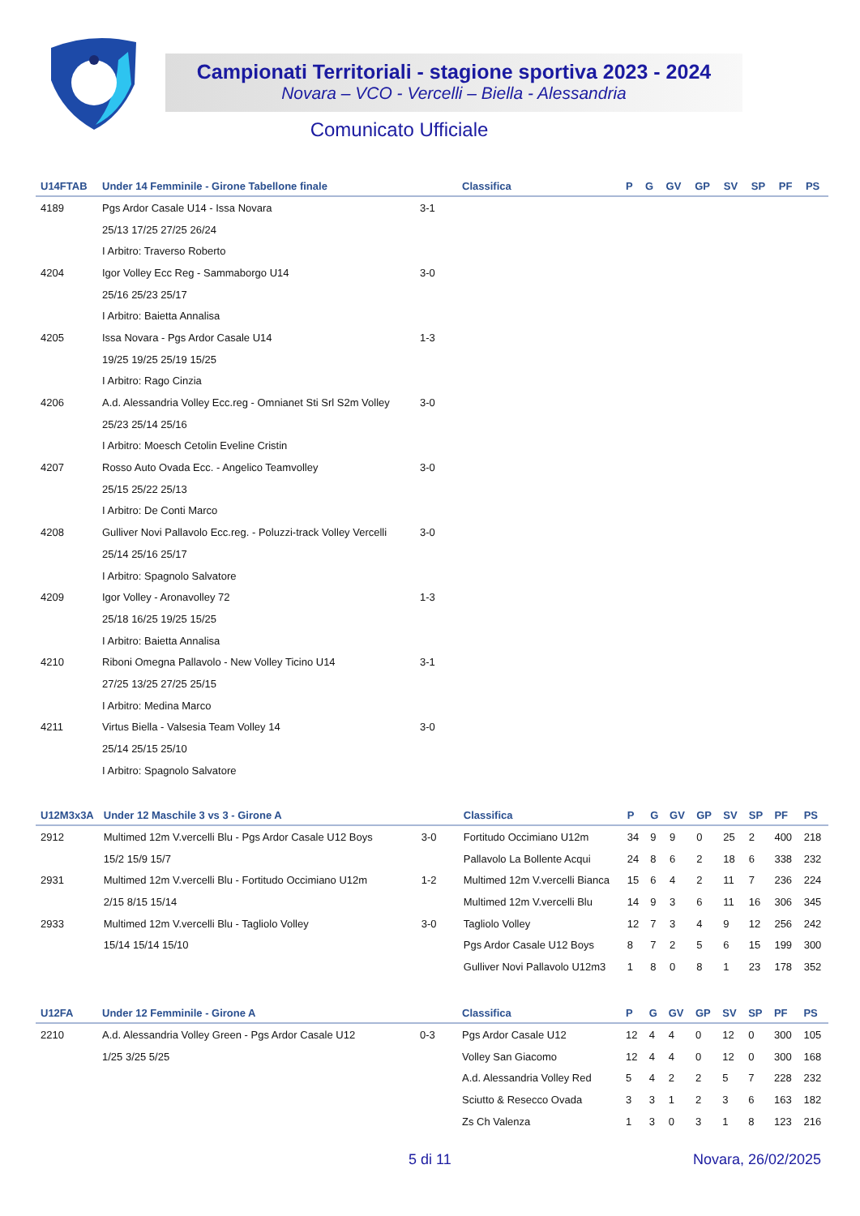Campionati Territoriali - stagione sportiva 2023 - 2024
Novara – VCO - Vercelli – Biella - Alessandria
Comunicato Ufficiale
| U14FTAB | Under 14 Femminile - Girone Tabellone finale | | Classifica | P | G | GV | GP | SV | SP | PF | PS |
| --- | --- | --- | --- | --- | --- | --- | --- | --- | --- | --- | --- |
| 4189 | Pgs Ardor Casale U14 - Issa Novara | 3-1 | | | | | | | | | |
| | 25/13 17/25 27/25 26/24 | | | | | | | | | | |
| | I Arbitro: Traverso Roberto | | | | | | | | | | |
| 4204 | Igor Volley Ecc Reg - Sammaborgo U14 | 3-0 | | | | | | | | | |
| | 25/16 25/23 25/17 | | | | | | | | | | |
| | I Arbitro: Baietta Annalisa | | | | | | | | | | |
| 4205 | Issa Novara - Pgs Ardor Casale U14 | 1-3 | | | | | | | | | |
| | 19/25 19/25 25/19 15/25 | | | | | | | | | | |
| | I Arbitro: Rago Cinzia | | | | | | | | | | |
| 4206 | A.d. Alessandria Volley Ecc.reg - Omnianet Sti Srl S2m Volley | 3-0 | | | | | | | | | |
| | 25/23 25/14 25/16 | | | | | | | | | | |
| | I Arbitro: Moesch Cetolin Eveline Cristin | | | | | | | | | | |
| 4207 | Rosso Auto Ovada Ecc. - Angelico Teamvolley | 3-0 | | | | | | | | | |
| | 25/15 25/22 25/13 | | | | | | | | | | |
| | I Arbitro: De Conti Marco | | | | | | | | | | |
| 4208 | Gulliver Novi Pallavolo Ecc.reg. - Poluzzi-track Volley Vercelli | 3-0 | | | | | | | | | |
| | 25/14 25/16 25/17 | | | | | | | | | | |
| | I Arbitro: Spagnolo Salvatore | | | | | | | | | | |
| 4209 | Igor Volley - Aronavolley 72 | 1-3 | | | | | | | | | |
| | 25/18 16/25 19/25 15/25 | | | | | | | | | | |
| | I Arbitro: Baietta Annalisa | | | | | | | | | | |
| 4210 | Riboni Omegna Pallavolo - New Volley Ticino U14 | 3-1 | | | | | | | | | |
| | 27/25 13/25 27/25 25/15 | | | | | | | | | | |
| | I Arbitro: Medina Marco | | | | | | | | | | |
| 4211 | Virtus Biella - Valsesia Team Volley 14 | 3-0 | | | | | | | | | |
| | 25/14 25/15 25/10 | | | | | | | | | | |
| | I Arbitro: Spagnolo Salvatore | | | | | | | | | | |
| U12M3x3A | Under 12 Maschile 3 vs 3 - Girone A | | Classifica | P | G | GV | GP | SV | SP | PF | PS |
| --- | --- | --- | --- | --- | --- | --- | --- | --- | --- | --- | --- |
| 2912 | Multimed 12m V.vercelli Blu - Pgs Ardor Casale U12 Boys | 3-0 | Fortitudo Occimiano U12m | 34 | 9 | 9 | 0 | 25 | 2 | 400 | 218 |
| | 15/2 15/9 15/7 | | Pallavolo La Bollente Acqui | 24 | 8 | 6 | 2 | 18 | 6 | 338 | 232 |
| 2931 | Multimed 12m V.vercelli Blu - Fortitudo Occimiano U12m | 1-2 | Multimed 12m V.vercelli Bianca | 15 | 6 | 4 | 2 | 11 | 7 | 236 | 224 |
| | 2/15 8/15 15/14 | | Multimed 12m V.vercelli Blu | 14 | 9 | 3 | 6 | 11 | 16 | 306 | 345 |
| 2933 | Multimed 12m V.vercelli Blu - Tagliolo Volley | 3-0 | Tagliolo Volley | 12 | 7 | 3 | 4 | 9 | 12 | 256 | 242 |
| | 15/14 15/14 15/10 | | Pgs Ardor Casale U12 Boys | 8 | 7 | 2 | 5 | 6 | 15 | 199 | 300 |
| | | | Gulliver Novi Pallavolo U12m3 | 1 | 8 | 0 | 8 | 1 | 23 | 178 | 352 |
| U12FA | Under 12 Femminile - Girone A | | Classifica | P | G | GV | GP | SV | SP | PF | PS |
| --- | --- | --- | --- | --- | --- | --- | --- | --- | --- | --- | --- |
| 2210 | A.d. Alessandria Volley Green - Pgs Ardor Casale U12 | 0-3 | Pgs Ardor Casale U12 | 12 | 4 | 4 | 0 | 12 | 0 | 300 | 105 |
| | 1/25 3/25 5/25 | | Volley San Giacomo | 12 | 4 | 4 | 0 | 12 | 0 | 300 | 168 |
| | | | A.d. Alessandria Volley Red | 5 | 4 | 2 | 2 | 5 | 7 | 228 | 232 |
| | | | Sciutto & Resecco Ovada | 3 | 3 | 1 | 2 | 3 | 6 | 163 | 182 |
| | | | Zs Ch Valenza | 1 | 3 | 0 | 3 | 1 | 8 | 123 | 216 |
5 di 11 Novara, 26/02/2025